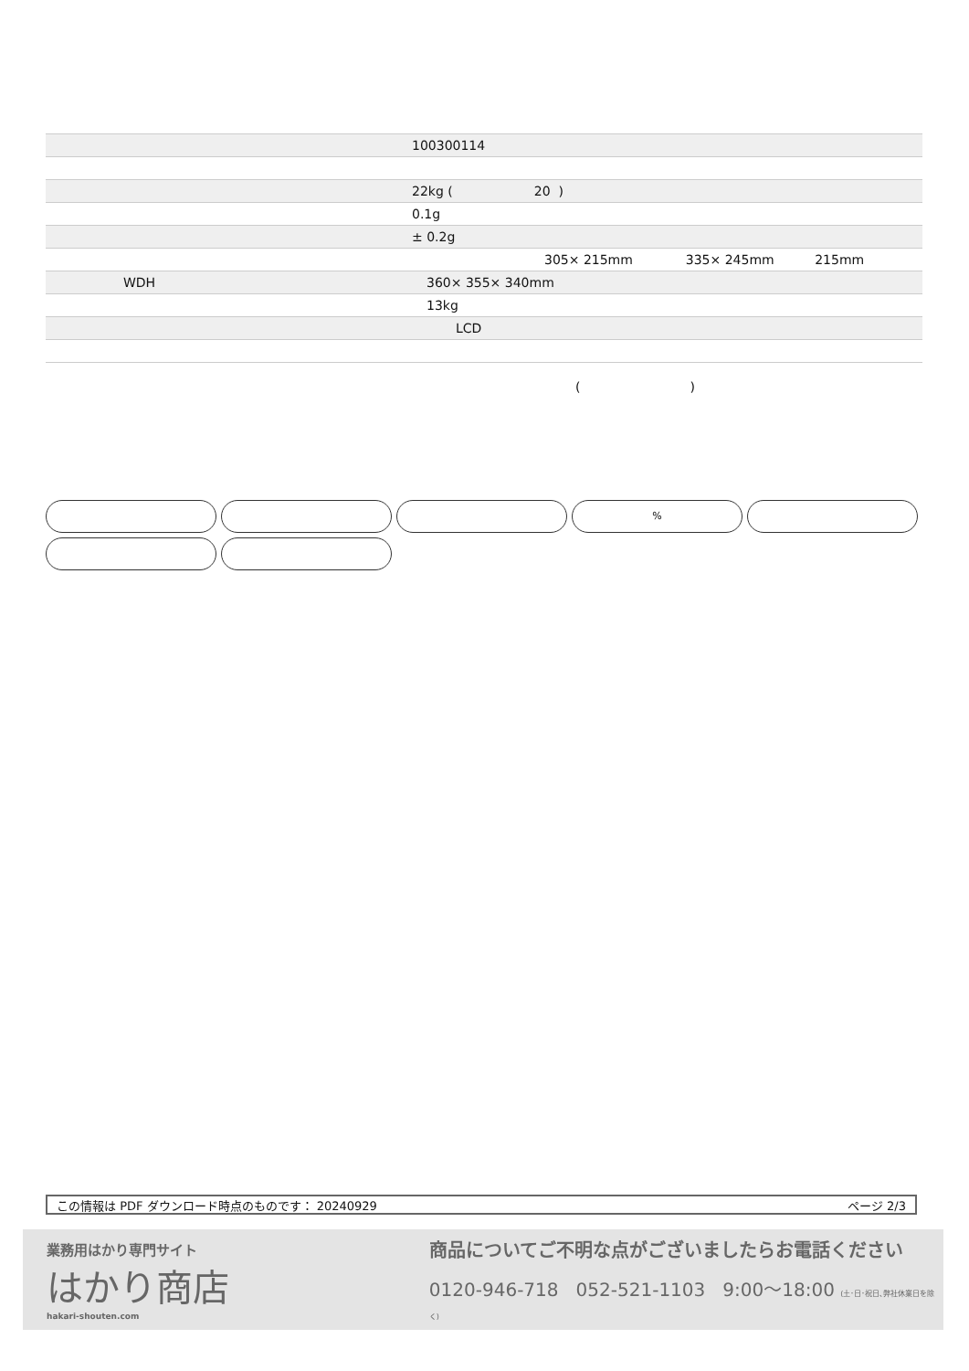| | 100300114 |
| | 22kg ( 20 ) |
| | 0.1g |
| | ± 0.2g |
| | 305× 215mm 335× 245mm 215mm |
| WDH | 360× 355× 340mm |
| | 13kg |
| | LCD |
( )
%
この情報は PDF ダウンロード時点のものです： 20240929 ページ 2/3
業務用はかり専門サイト
はかり商店
hakari-shouten.com
商品についてご不明な点がございましたらお電話ください
0120-946-718 052-521-1103 9:00〜18:00 (土･日･祝日､弊社休業日を除く)